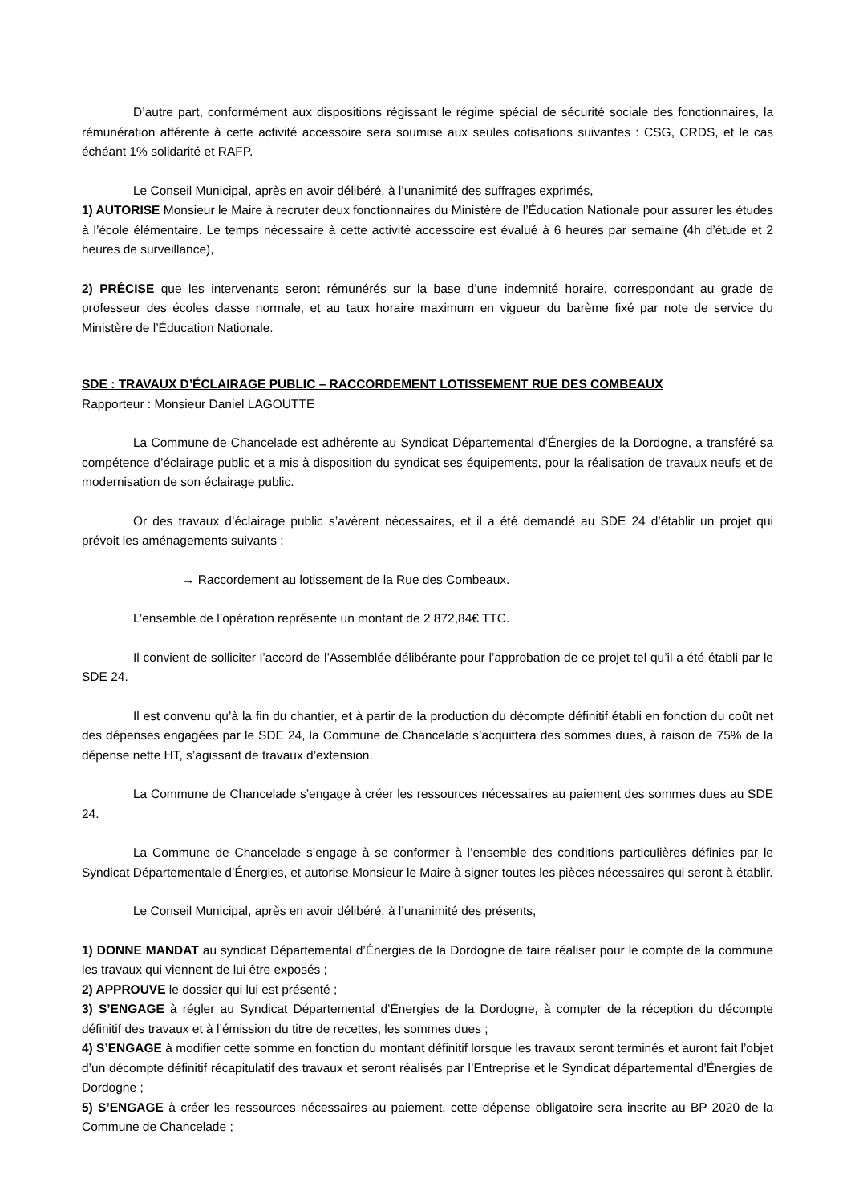D’autre part, conformément aux dispositions régissant le régime spécial de sécurité sociale des fonctionnaires, la rémunération afférente à cette activité accessoire sera soumise aux seules cotisations suivantes : CSG, CRDS, et le cas échéant 1% solidarité et RAFP.
Le Conseil Municipal, après en avoir délibéré, à l’unanimité des suffrages exprimés,
1) AUTORISE Monsieur le Maire à recruter deux fonctionnaires du Ministère de l’Éducation Nationale pour assurer les études à l’école élémentaire. Le temps nécessaire à cette activité accessoire est évalué à 6 heures par semaine (4h d’étude et 2 heures de surveillance),
2) PRÉCISE que les intervenants seront rémunérés sur la base d’une indemnité horaire, correspondant au grade de professeur des écoles classe normale, et au taux horaire maximum en vigueur du barème fixé par note de service du Ministère de l’Éducation Nationale.
SDE : TRAVAUX D’ÉCLAIRAGE PUBLIC – RACCORDEMENT LOTISSEMENT RUE DES COMBEAUX
Rapporteur : Monsieur Daniel LAGOUTTE
La Commune de Chancelade est adhérente au Syndicat Départemental d’Énergies de la Dordogne, a transféré sa compétence d’éclairage public et a mis à disposition du syndicat ses équipements, pour la réalisation de travaux neufs et de modernisation de son éclairage public.
Or des travaux d’éclairage public s’avèrent nécessaires, et il a été demandé au SDE 24 d’établir un projet qui prévoit les aménagements suivants :
→ Raccordement au lotissement de la Rue des Combeaux.
L’ensemble de l’opération représente un montant de 2 872,84€ TTC.
Il convient de solliciter l’accord de l’Assemblée délibérante pour l’approbation de ce projet tel qu’il a été établi par le SDE 24.
Il est convenu qu’à la fin du chantier, et à partir de la production du décompte définitif établi en fonction du coût net des dépenses engagées par le SDE 24, la Commune de Chancelade s’acquittera des sommes dues, à raison de 75% de la dépense nette HT, s’agissant de travaux d’extension.
La Commune de Chancelade s’engage à créer les ressources nécessaires au paiement des sommes dues au SDE 24.
La Commune de Chancelade s’engage à se conformer à l’ensemble des conditions particulières définies par le Syndicat Départementale d’Énergies, et autorise Monsieur le Maire à signer toutes les pièces nécessaires qui seront à établir.
Le Conseil Municipal, après en avoir délibéré, à l’unanimité des présents,
1) DONNE MANDAT au syndicat Départemental d’Énergies de la Dordogne de faire réaliser pour le compte de la commune les travaux qui viennent de lui être exposés ;
2) APPROUVE le dossier qui lui est présenté ;
3) S’ENGAGE à régler au Syndicat Départemental d’Énergies de la Dordogne, à compter de la réception du décompte définitif des travaux et à l’émission du titre de recettes, les sommes dues ;
4) S’ENGAGE à modifier cette somme en fonction du montant définitif lorsque les travaux seront terminés et auront fait l’objet d’un décompte définitif récapitulatif des travaux et seront réalisés par l’Entreprise et le Syndicat départemental d’Énergies de Dordogne ;
5) S’ENGAGE à créer les ressources nécessaires au paiement, cette dépense obligatoire sera inscrite au BP 2020 de la Commune de Chancelade ;